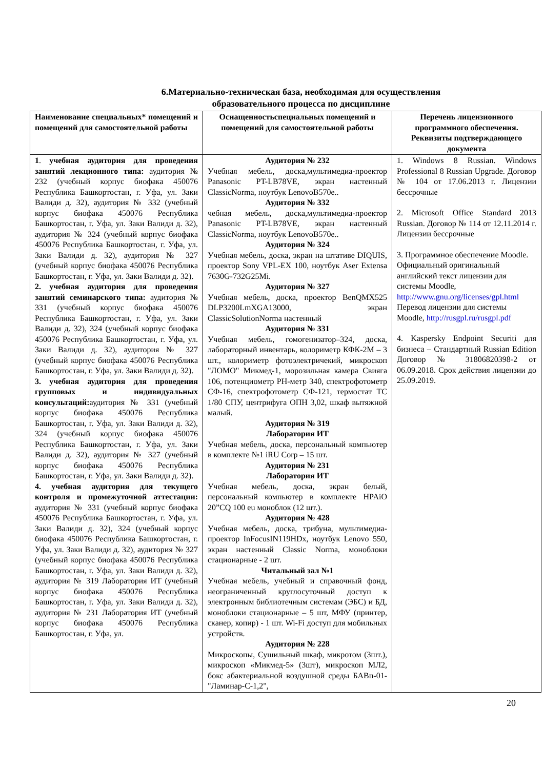6.Материально-техническая база, необходимая для осуществления
образовательного процесса по дисциплине
| Наименование специальных* помещений и помещений для самостоятельной работы | Оснащенностьспециальных помещений и помещений для самостоятельной работы | Перечень лицензионного программного обеспечения. Реквизиты подтверждающего документа |
| --- | --- | --- |
| 1 . учебная аудитория для проведения занятий лекционного типа: аудитория № 232 (учебный корпус биофака 450076 Республика Башкортостан, г. Уфа, ул. Заки Валиди д. 32), аудитория № 332 (учебный корпус биофака 450076 Республика Башкортостан, г. Уфа, ул. Заки Валиди д. 32), аудитория № 324 (учебный корпус биофака 450076 Республика Башкортостан, г. Уфа, ул. Заки Валиди д. 32), аудитория № 327 (учебный корпус биофака 450076 Республика Башкортостан, г. Уфа, ул. Заки Валиди д. 32). 2. учебная аудитория для проведения занятий семинарского типа: аудитория № 331 (учебный корпус биофака 450076 Республика Башкортостан, г. Уфа, ул. Заки Валиди д. 32), 324 (учебный корпус биофака 450076 Республика Башкортостан, г. Уфа, ул. Заки Валиди д. 32), аудитория № 327 (учебный корпус биофака 450076 Республика Башкортостан, г. Уфа, ул. Заки Валиди д. 32). 3. учебная аудитория для проведения групповых и индивидуальных консультаций: аудитория № 331 (учебный корпус биофака 450076 Республика Башкортостан, г. Уфа, ул. Заки Валиди д. 32), 324 (учебный корпус биофака 450076 Республика Башкортостан, г. Уфа, ул. Заки Валиди д. 32), аудитория № 327 (учебный корпус биофака 450076 Республика Башкортостан, г. Уфа, ул. Заки Валиди д. 32). 4. учебная аудитория для текущего контроля и промежуточной аттестации: аудитория № 331 (учебный корпус биофака 450076 Республика Башкортостан, г. Уфа, ул. Заки Валиди д. 32), 324 (учебный корпус биофака 450076 Республика Башкортостан, г. Уфа, ул. Заки Валиди д. 32), аудитория № 327 (учебный корпус биофака 450076 Республика Башкортостан, г. Уфа, ул. Заки Валиди д. 32), аудитория № 319 Лаборатория ИТ (учебный корпус биофака 450076 Республика Башкортостан, г. Уфа, ул. Заки Валиди д. 32), аудитория № 231 Лаборатория ИТ (учебный корпус биофака 450076 Республика Башкортостан, г. Уфа, ул. | Аудитория № 232 Учебная мебель, доска,мультимедиа-проектор Panasonic PT-LB78VE, экран настенный ClassicNorma, ноутбук LenovoB570e.. Аудитория № 332 чебная мебель, доска,мультимедиа-проектор Panasonic PT-LB78VE, экран настенный ClassicNorma, ноутбук LenovoB570e.. Аудитория № 324 Учебная мебель, доска, экран на штативе DIQUIS, проектор Sony VPL-EX 100, ноутбук Aser Extensa 7630G-732G25Mi. Аудитория № 327 Учебная мебель, доска, проектор BenQMX525 DLP3200LmXGA13000, экран ClassicSolutionNorma настенный Аудитория № 331 Учебная мебель, гомогенизатор–324, доска, лабораторный инвентарь, колориметр КФК-2М – 3 шт., колориметр фотоэлектричекий, микроскоп "ЛОМО" Микмед-1, морозильная камера Свияга 106, потенциометр PH-метр 340, спектрофотометр СФ-16, спектрофотометр СФ-121, термостат ТС 1/80 СПУ, центрифуга ОПН 3,02, шкаф вытяжной малый. Аудитория № 319 Лаборатория ИТ Учебная мебель, доска, персональный компьютер в комплекте №1 iRU Corp – 15 шт. Аудитория № 231 Лаборатория ИТ Учебная мебель, доска, экран белый, персональный компьютер в комплекте HPAiO 20”CQ 100 eu моноблок (12 шт.). Аудитория № 428 Учебная мебель, доска, трибуна, мультимедиа-проектор InFocusIN119HDx, ноутбук Lenovo 550, экран настенный Classic Norma, моноблоки стационарные - 2 шт. Читальный зал №1 Учебная мебель, учебный и справочный фонд, неограниченный круглосуточный доступ к электронным библиотечным системам (ЭБС) и БД, моноблоки стационарные – 5 шт, МФУ (принтер, сканер, копир) - 1 шт. Wi-Fi доступ для мобильных устройств. Аудитория № 228 Микроскопы, Сушильный шкаф, микротом (3шт.), микроскоп «Микмед-5» (3шт), микроскоп МЛ2, бокс абактериальной воздушной среды БАВп-01-"Ламинар-С-1,2", | 1. Windows 8 Russian. Windows Professional 8 Russian Upgrade. Договор № 104 от 17.06.2013 г. Лицензии бессрочные 2. Microsoft Office Standard 2013 Russian. Договор № 114 от 12.11.2014 г. Лицензии бессрочные 3. Программное обеспечение Moodle. Официальный оригинальный английский текст лицензии для системы Moodle, http://www.gnu.org/licenses/gpl.html Перевод лицензии для системы Moodle, http://rusgpl.ru/rusgpl.pdf 4. Kaspersky Endpoint Securiti для бизнеса – Стандартный Russian Edition Договор № 31806820398-2 от 06.09.2018. Срок действия лицензии до 25.09.2019. |
20